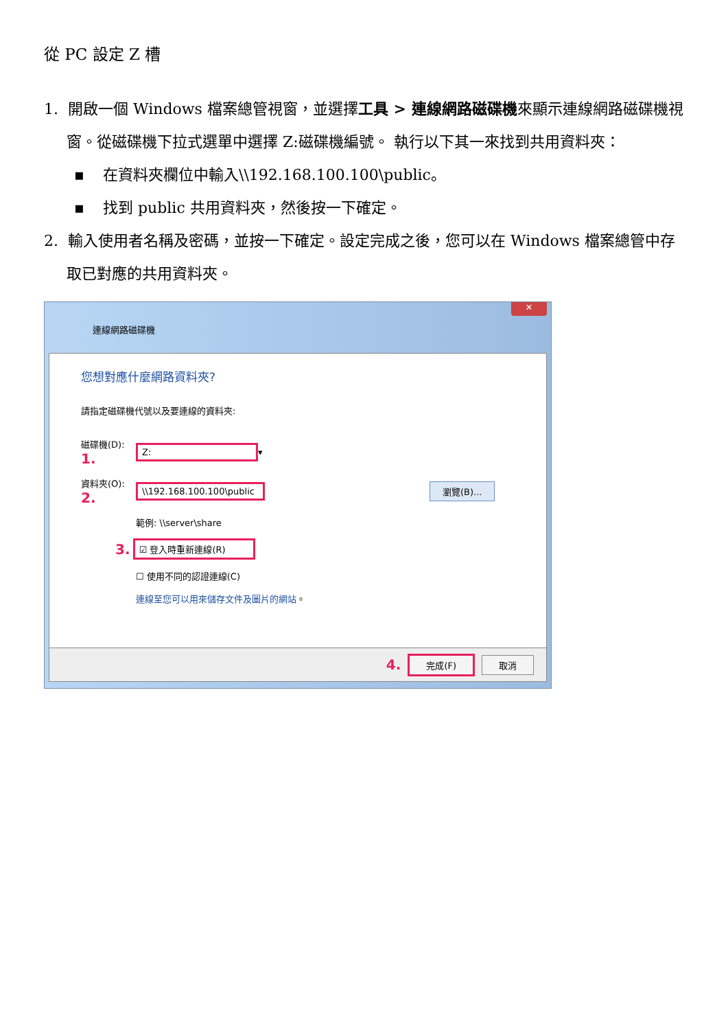從 PC 設定 Z 槽
1. 開啟一個 Windows 檔案總管視窗，並選擇工具 > 連線網路磁碟機來顯示連線網路磁碟機視窗。從磁碟機下拉式選單中選擇 Z:磁碟機編號。 執行以下其一來找到共用資料夾：
▪ 在資料夾欄位中輸入\\192.168.100.100\public。
▪ 找到 public 共用資料夾，然後按一下確定。
2. 輸入使用者名稱及密碼，並按一下確定。設定完成之後，您可以在 Windows 檔案總管中存取已對應的共用資料夾。
✕
連線網路磁碟機
您想對應什麼網路資料夾?
請指定磁碟機代號以及要連線的資料夾:
磁碟機(D): 1. Z: ▾
資料夾(O): 2. \\192.168.100.100\public 瀏覽(B)...
範例: \\server\share
3. ☑ 登入時重新連線(R)
☐ 使用不同的認證連線(C)
連線至您可以用來儲存文件及圖片的網站。
4. 完成(F) 取消